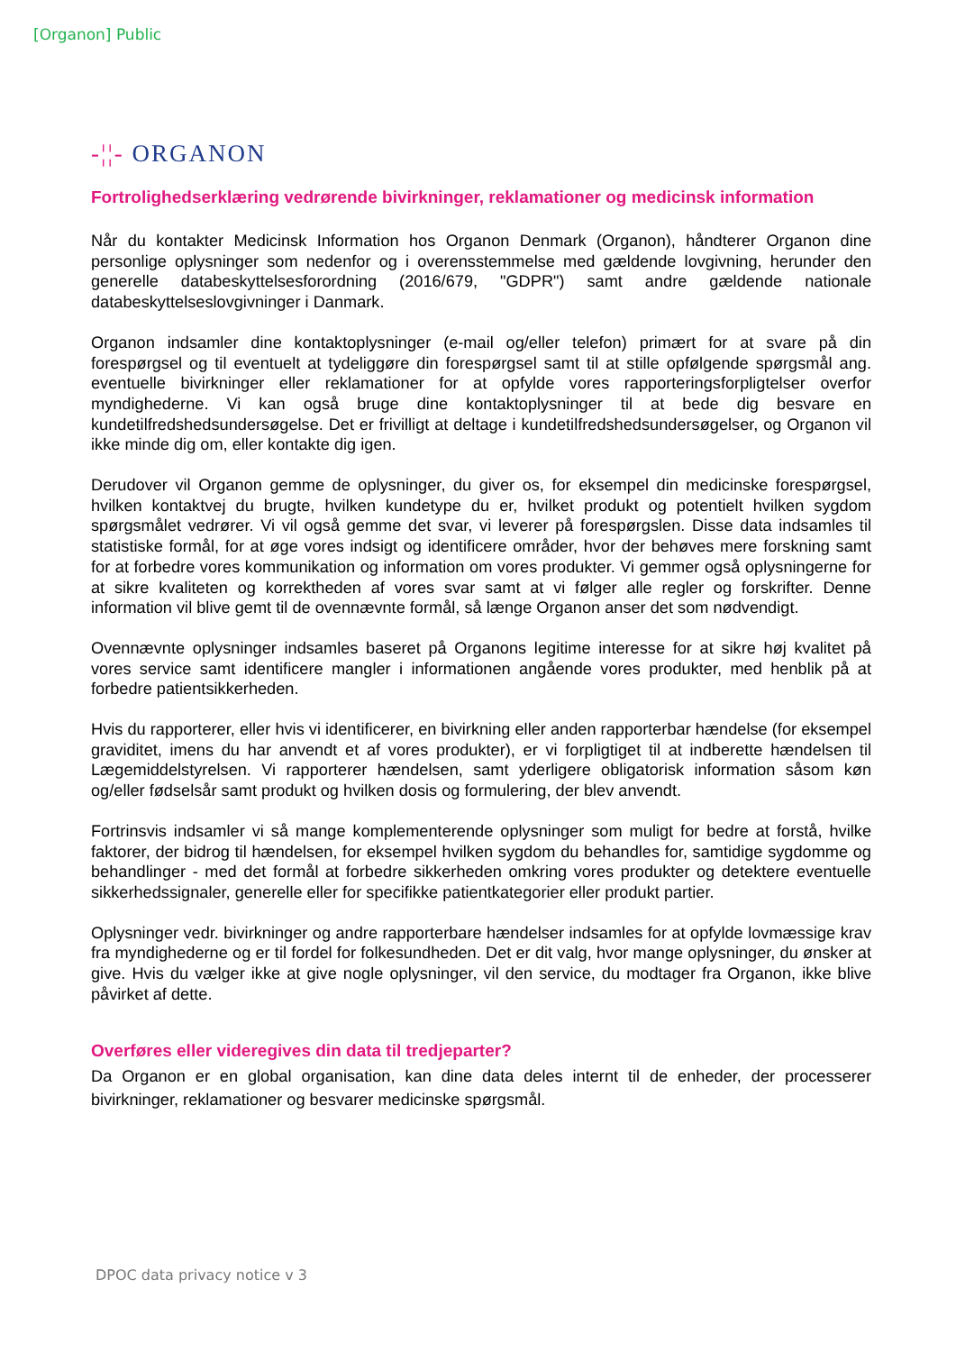[Organon] Public
-¦¦- ORGANON
Fortrolighedserklæring vedrørende bivirkninger, reklamationer og medicinsk information
Når du kontakter Medicinsk Information hos Organon Denmark (Organon), håndterer Organon dine personlige oplysninger som nedenfor og i overensstemmelse med gældende lovgivning, herunder den generelle databeskyttelsesforordning (2016/679, "GDPR") samt andre gældende nationale databeskyttelseslovgivninger i Danmark.
Organon indsamler dine kontaktoplysninger (e-mail og/eller telefon) primært for at svare på din forespørgsel og til eventuelt at tydeliggøre din forespørgsel samt til at stille opfølgende spørgsmål ang. eventuelle bivirkninger eller reklamationer for at opfylde vores rapporteringsforpligtelser overfor myndighederne. Vi kan også bruge dine kontaktoplysninger til at bede dig besvare en kundetilfredshedsundersøgelse. Det er frivilligt at deltage i kundetilfredshedsundersøgelser, og Organon vil ikke minde dig om, eller kontakte dig igen.
Derudover vil Organon gemme de oplysninger, du giver os, for eksempel din medicinske forespørgsel, hvilken kontaktvej du brugte, hvilken kundetype du er, hvilket produkt og potentielt hvilken sygdom spørgsmålet vedrører. Vi vil også gemme det svar, vi leverer på forespørgslen. Disse data indsamles til statistiske formål, for at øge vores indsigt og identificere områder, hvor der behøves mere forskning samt for at forbedre vores kommunikation og information om vores produkter. Vi gemmer også oplysningerne for at sikre kvaliteten og korrektheden af vores svar samt at vi følger alle regler og forskrifter. Denne information vil blive gemt til de ovennævnte formål, så længe Organon anser det som nødvendigt.
Ovennævnte oplysninger indsamles baseret på Organons legitime interesse for at sikre høj kvalitet på vores service samt identificere mangler i informationen angående vores produkter, med henblik på at forbedre patientsikkerheden.
Hvis du rapporterer, eller hvis vi identificerer, en bivirkning eller anden rapporterbar hændelse (for eksempel graviditet, imens du har anvendt et af vores produkter), er vi forpligtiget til at indberette hændelsen til Lægemiddelstyrelsen. Vi rapporterer hændelsen, samt yderligere obligatorisk information såsom køn og/eller fødselsår samt produkt og hvilken dosis og formulering, der blev anvendt.
Fortrinsvis indsamler vi så mange komplementerende oplysninger som muligt for bedre at forstå, hvilke faktorer, der bidrog til hændelsen, for eksempel hvilken sygdom du behandles for, samtidige sygdomme og behandlinger - med det formål at forbedre sikkerheden omkring vores produkter og detektere eventuelle sikkerhedssignaler, generelle eller for specifikke patientkategorier eller produkt partier.
Oplysninger vedr. bivirkninger og andre rapporterbare hændelser indsamles for at opfylde lovmæssige krav fra myndighederne og er til fordel for folkesundheden. Det er dit valg, hvor mange oplysninger, du ønsker at give. Hvis du vælger ikke at give nogle oplysninger, vil den service, du modtager fra Organon, ikke blive påvirket af dette.
Overføres eller videregives din data til tredjeparter?
Da Organon er en global organisation, kan dine data deles internt til de enheder, der processerer bivirkninger, reklamationer og besvarer medicinske spørgsmål.
DPOC data privacy notice v 3